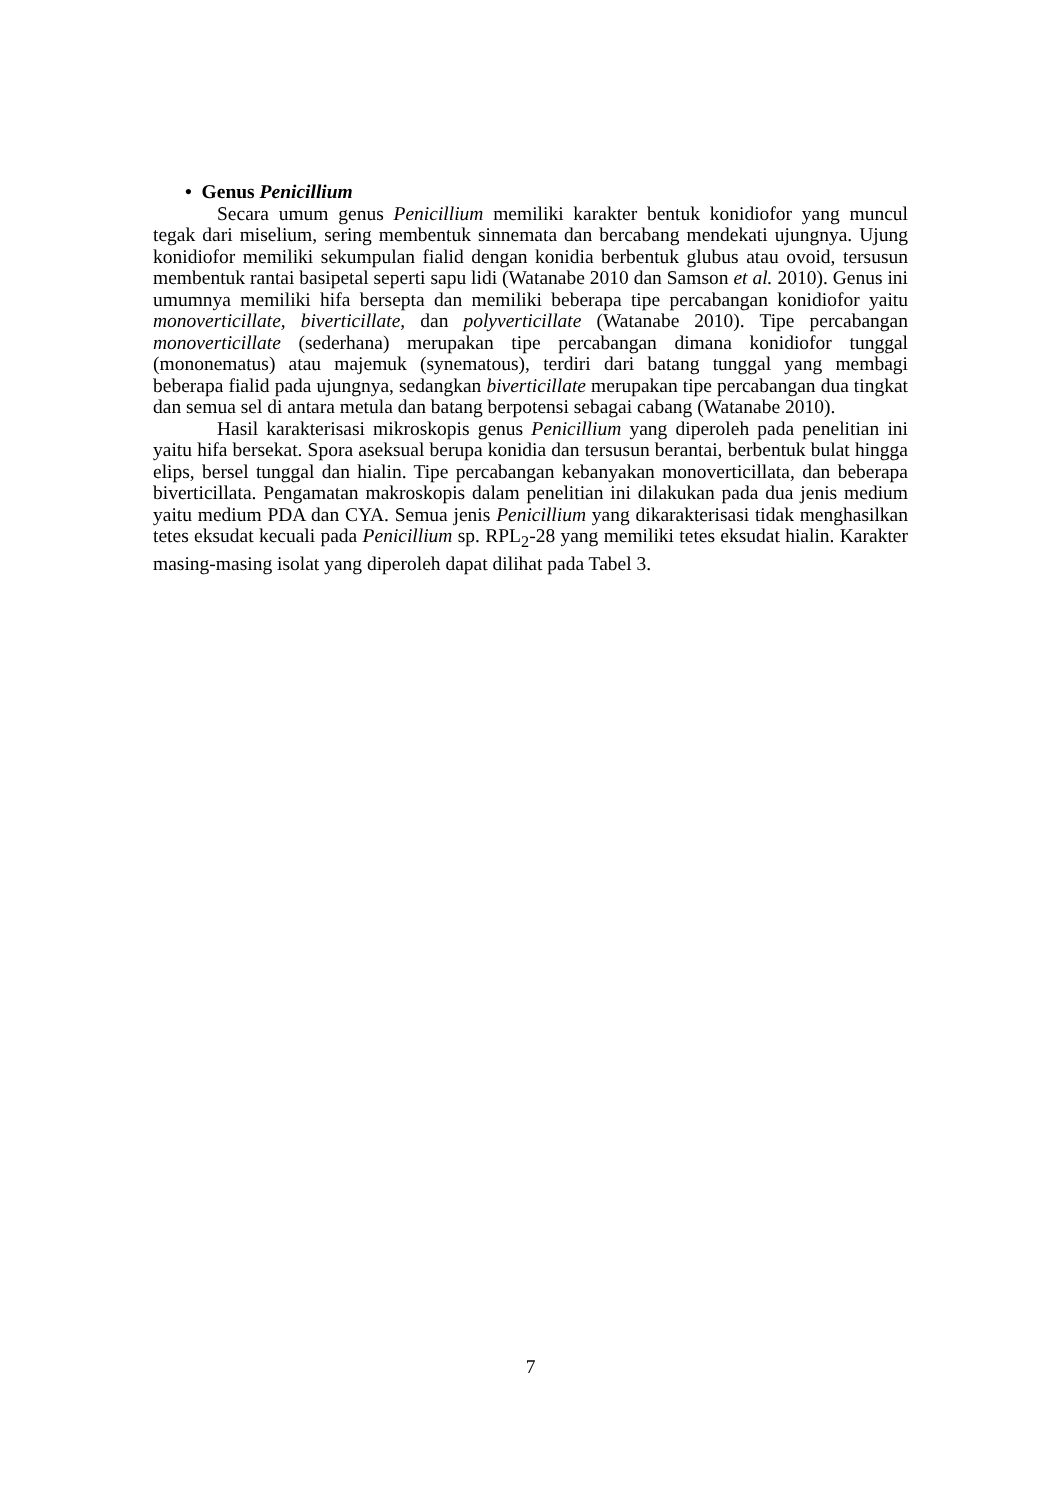• Genus Penicillium
Secara umum genus Penicillium memiliki karakter bentuk konidiofor yang muncul tegak dari miselium, sering membentuk sinnemata dan bercabang mendekati ujungnya. Ujung konidiofor memiliki sekumpulan fialid dengan konidia berbentuk glubus atau ovoid, tersusun membentuk rantai basipetal seperti sapu lidi (Watanabe 2010 dan Samson et al. 2010). Genus ini umumnya memiliki hifa bersepta dan memiliki beberapa tipe percabangan konidiofor yaitu monoverticillate, biverticillate, dan polyverticillate (Watanabe 2010). Tipe percabangan monoverticillate (sederhana) merupakan tipe percabangan dimana konidiofor tunggal (mononematus) atau majemuk (synematous), terdiri dari batang tunggal yang membagi beberapa fialid pada ujungnya, sedangkan biverticillate merupakan tipe percabangan dua tingkat dan semua sel di antara metula dan batang berpotensi sebagai cabang (Watanabe 2010).
Hasil karakterisasi mikroskopis genus Penicillium yang diperoleh pada penelitian ini yaitu hifa bersekat. Spora aseksual berupa konidia dan tersusun berantai, berbentuk bulat hingga elips, bersel tunggal dan hialin. Tipe percabangan kebanyakan monoverticillata, dan beberapa biverticillata. Pengamatan makroskopis dalam penelitian ini dilakukan pada dua jenis medium yaitu medium PDA dan CYA. Semua jenis Penicillium yang dikarakterisasi tidak menghasilkan tetes eksudat kecuali pada Penicillium sp. RPL<sub>2</sub>-28 yang memiliki tetes eksudat hialin. Karakter masing-masing isolat yang diperoleh dapat dilihat pada Tabel 3.
7